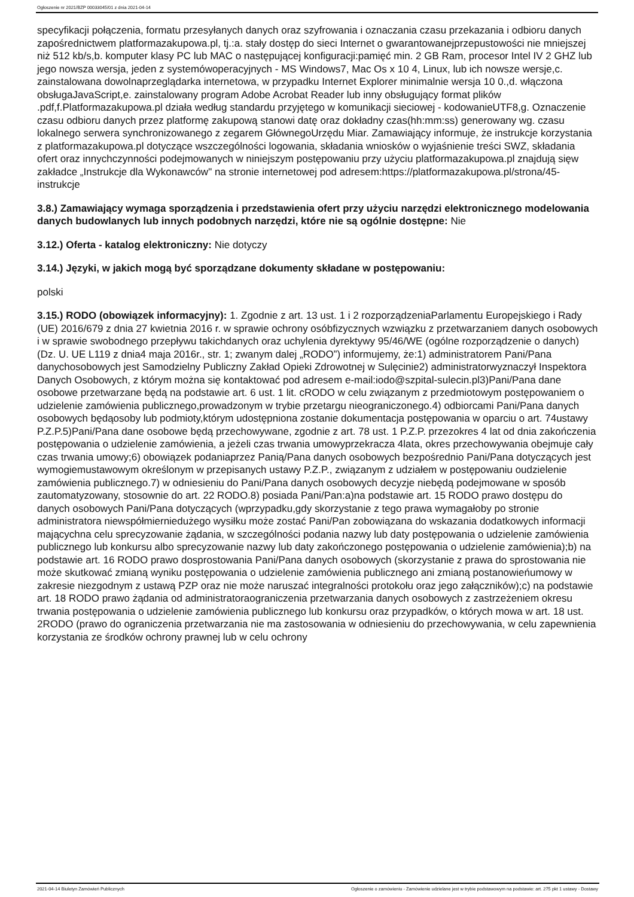Ogłoszenie nr 2021/BZP 00033045/01 z dnia 2021-04-14
specyfikacji połączenia, formatu przesyłanych danych oraz szyfrowania i oznaczania czasu przekazania i odbioru danych zapośrednictwem platformazakupowa.pl, tj.:a. stały dostęp do sieci Internet o gwarantowanejprzepustowości nie mniejszej niż 512 kb/s,b. komputer klasy PC lub MAC o następującej konfiguracji:pamięć min. 2 GB Ram, procesor Intel IV 2 GHZ lub jego nowsza wersja, jeden z systemówoperacyjnych - MS Windows7, Mac Os x 10 4, Linux, lub ich nowsze wersje,c. zainstalowana dowolnaprzeglądarka internetowa, w przypadku Internet Explorer minimalnie wersja 10 0.,d. włączona obsługaJavaScript,e. zainstalowany program Adobe Acrobat Reader lub inny obsługujący format plików .pdf,f.Platformazakupowa.pl działa według standardu przyjętego w komunikacji sieciowej - kodowanieUTF8,g. Oznaczenie czasu odbioru danych przez platformę zakupową stanowi datę oraz dokładny czas(hh:mm:ss) generowany wg. czasu lokalnego serwera synchronizowanego z zegarem GłównegoUrzędu Miar. Zamawiający informuje, że instrukcje korzystania z platformazakupowa.pl dotyczące wszczególności logowania, składania wniosków o wyjaśnienie treści SWZ, składania ofert oraz innychczynności podejmowanych w niniejszym postępowaniu przy użyciu platformazakupowa.pl znajdują sięw zakładce „Instrukcje dla Wykonawców" na stronie internetowej pod adresem:https://platformazakupowa.pl/strona/45-instrukcje
3.8.) Zamawiający wymaga sporządzenia i przedstawienia ofert przy użyciu narzędzi elektronicznego modelowania danych budowlanych lub innych podobnych narzędzi, które nie są ogólnie dostępne: Nie
3.12.) Oferta - katalog elektroniczny: Nie dotyczy
3.14.) Języki, w jakich mogą być sporządzane dokumenty składane w postępowaniu:
polski
3.15.) RODO (obowiązek informacyjny): 1. Zgodnie z art. 13 ust. 1 i 2 rozporządzeniaParlamentu Europejskiego i Rady (UE) 2016/679 z dnia 27 kwietnia 2016 r. w sprawie ochrony osóbfizycznych wzwiązku z przetwarzaniem danych osobowych i w sprawie swobodnego przepływu takichdanych oraz uchylenia dyrektywy 95/46/WE (ogólne rozporządzenie o danych) (Dz. U. UE L119 z dnia4 maja 2016r., str. 1; zwanym dalej „RODO”) informujemy, że:1) administratorem Pani/Pana danychosobowych jest Samodzielny Publiczny Zakład Opieki Zdrowotnej w Sulęcinie2) administratorwyznaczył Inspektora Danych Osobowych, z którym można się kontaktować pod adresem e-mail:iodo@szpital-sulecin.pl3)Pani/Pana dane osobowe przetwarzane będą na podstawie art. 6 ust. 1 lit. cRODO w celu związanym z przedmiotowym postępowaniem o udzielenie zamówienia publicznego,prowadzonym w trybie przetargu nieograniczonego.4) odbiorcami Pani/Pana danych osobowych będąosoby lub podmioty,którym udostępniona zostanie dokumentacja postępowania w oparciu o art. 74ustawy P.Z.P.5)Pani/Pana dane osobowe będą przechowywane, zgodnie z art. 78 ust. 1 P.Z.P. przezokres 4 lat od dnia zakończenia postępowania o udzielenie zamówienia, a jeżeli czas trwania umowyprzekracza 4lata, okres przechowywania obejmuje cały czas trwania umowy;6) obowiązek podaniaprzez Panią/Pana danych osobowych bezpośrednio Pani/Pana dotyczących jest wymogiemustawowym określonym w przepisanych ustawy P.Z.P., związanym z udziałem w postępowaniu oudzielenie zamówienia publicznego.7) w odniesieniu do Pani/Pana danych osobowych decyzje niebędą podejmowane w sposób zautomatyzowany, stosownie do art. 22 RODO.8) posiada Pani/Pan:a)na podstawie art. 15 RODO prawo dostępu do danych osobowych Pani/Pana dotyczących (wprzypadku,gdy skorzystanie z tego prawa wymagałoby po stronie administratora niewspółmierniedużego wysiłku może zostać Pani/Pan zobowiązana do wskazania dodatkowych informacji mającychna celu sprecyzowanie żądania, w szczególności podania nazwy lub daty postępowania o udzielenie zamówienia publicznego lub konkursu albo sprecyzowanie nazwy lub daty zakończonego postępowania o udzielenie zamówienia);b) na podstawie art. 16 RODO prawo dosprostowania Pani/Pana danych osobowych (skorzystanie z prawa do sprostowania nie może skutkować zmianą wyniku postępowania o udzielenie zamówienia publicznego ani zmianą postanowieńumowy w zakresie niezgodnym z ustawą PZP oraz nie może naruszać integralności protokołu oraz jego załączników);c) na podstawie art. 18 RODO prawo żądania od administratoraograniczenia przetwarzania danych osobowych z zastrzeżeniem okresu trwania postępowania o udzielenie zamówienia publicznego lub konkursu oraz przypadków, o których mowa w art. 18 ust. 2RODO (prawo do ograniczenia przetwarzania nie ma zastosowania w odniesieniu do przechowywania, w celu zapewnienia korzystania ze środków ochrony prawnej lub w celu ochrony
2021-04-14 Biuletyn Zamówień Publicznych Ogłoszenie o zamówieniu - Zamówienie udzielane jest w trybie podstawowym na podstawie: art. 275 pkt 1 ustawy - Dostawy